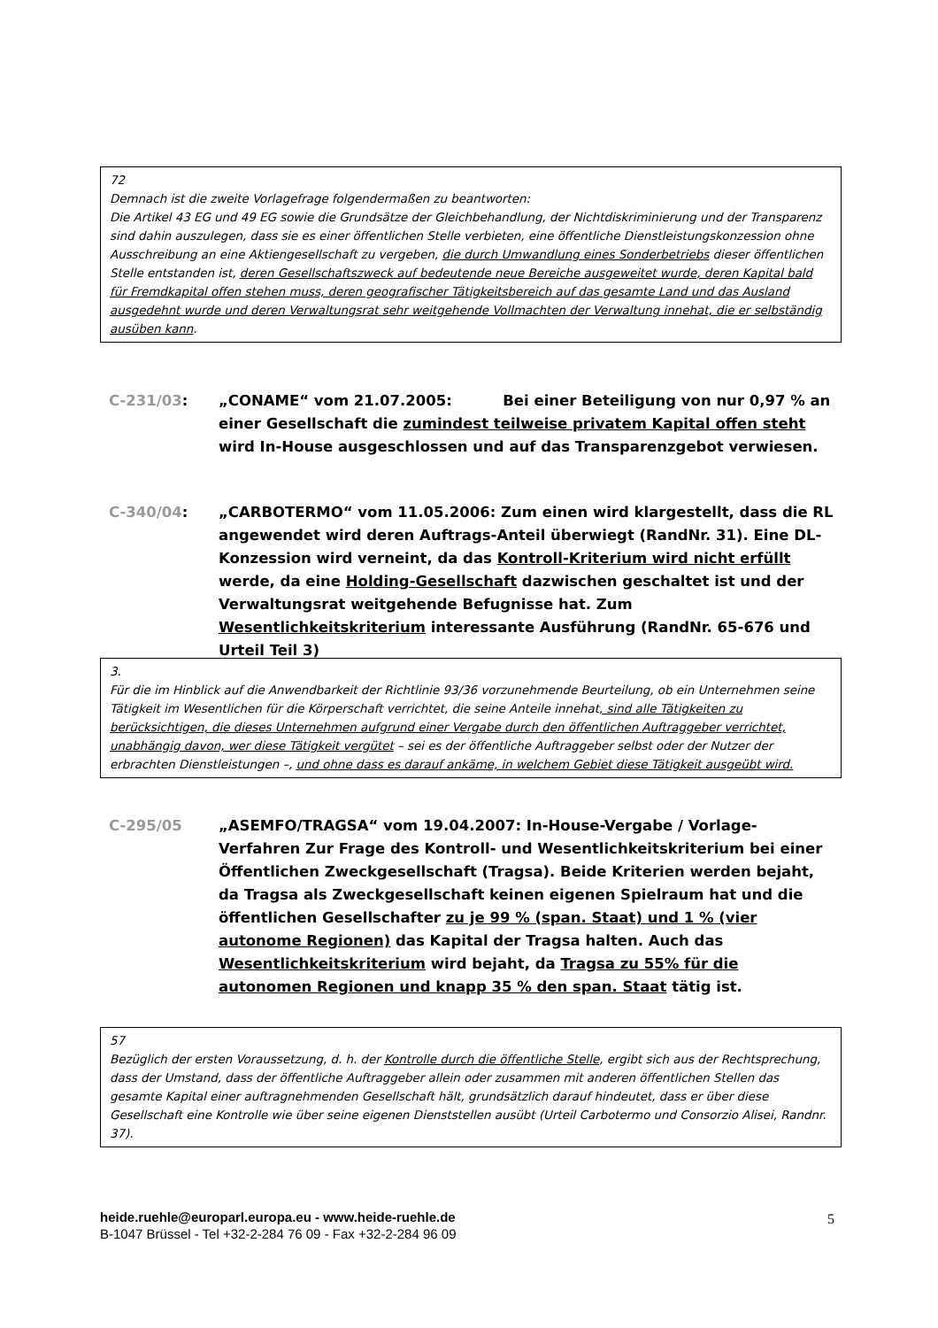72
Demnach ist die zweite Vorlagefrage folgendermaßen zu beantworten:
Die Artikel 43 EG und 49 EG sowie die Grundsätze der Gleichbehandlung, der Nichtdiskriminierung und der Transparenz sind dahin auszulegen, dass sie es einer öffentlichen Stelle verbieten, eine öffentliche Dienstleistungskonzession ohne Ausschreibung an eine Aktiengesellschaft zu vergeben, die durch Umwandlung eines Sonderbetriebs dieser öffentlichen Stelle entstanden ist, deren Gesellschaftszweck auf bedeutende neue Bereiche ausgeweitet wurde, deren Kapital bald für Fremdkapital offen stehen muss, deren geografischer Tätigkeitsbereich auf das gesamte Land und das Ausland ausgedehnt wurde und deren Verwaltungsrat sehr weitgehende Vollmachten der Verwaltung innehat, die er selbständig ausüben kann.
C-231/03: „CONAME“ vom 21.07.2005: Bei einer Beteiligung von nur 0,97 % an einer Gesellschaft die zumindest teilweise privatem Kapital offen steht wird In-House ausgeschlossen und auf das Transparenzgebot verwiesen.
C-340/04: „CARBOTERMO“ vom 11.05.2006: Zum einen wird klargestellt, dass die RL angewendet wird deren Auftrags-Anteil überwiegt (RandNr. 31). Eine DL-Konzession wird verneint, da das Kontroll-Kriterium wird nicht erfüllt werde, da eine Holding-Gesellschaft dazwischen geschaltet ist und der Verwaltungsrat weitgehende Befugnisse hat. Zum Wesentlichkeitskriterium interessante Ausführung (RandNr. 65-676 und Urteil Teil 3)
3.
Für die im Hinblick auf die Anwendbarkeit der Richtlinie 93/36 vorzunehmende Beurteilung, ob ein Unternehmen seine Tätigkeit im Wesentlichen für die Körperschaft verrichtet, die seine Anteile innehat, sind alle Tätigkeiten zu berücksichtigen, die dieses Unternehmen aufgrund einer Vergabe durch den öffentlichen Auftraggeber verrichtet, unabhängig davon, wer diese Tätigkeit vergütet – sei es der öffentliche Auftraggeber selbst oder der Nutzer der erbrachten Dienstleistungen –, und ohne dass es darauf ankäme, in welchem Gebiet diese Tätigkeit ausgeübt wird.
C-295/05 „ASEMFO/TRAGSA“ vom 19.04.2007: In-House-Vergabe / Vorlage-Verfahren Zur Frage des Kontroll- und Wesentlichkeitskriterium bei einer Öffentlichen Zweckgesellschaft (Tragsa). Beide Kriterien werden bejaht, da Tragsa als Zweckgesellschaft keinen eigenen Spielraum hat und die öffentlichen Gesellschafter zu je 99 % (span. Staat) und 1 % (vier autonome Regionen) das Kapital der Tragsa halten. Auch das Wesentlichkeitskriterium wird bejaht, da Tragsa zu 55% für die autonomen Regionen und knapp 35 % den span. Staat tätig ist.
57
Bezüglich der ersten Voraussetzung, d. h. der Kontrolle durch die öffentliche Stelle, ergibt sich aus der Rechtsprechung, dass der Umstand, dass der öffentliche Auftraggeber allein oder zusammen mit anderen öffentlichen Stellen das gesamte Kapital einer auftragnehmenden Gesellschaft hält, grundsätzlich darauf hindeutet, dass er über diese Gesellschaft eine Kontrolle wie über seine eigenen Dienststellen ausübt (Urteil Carbotermo und Consorzio Alisei, Randnr. 37).
heide.ruehle@europarl.europa.eu - www.heide-ruehle.de
B-1047 Brüssel - Tel +32-2-284 76 09 - Fax +32-2-284 96 09
5